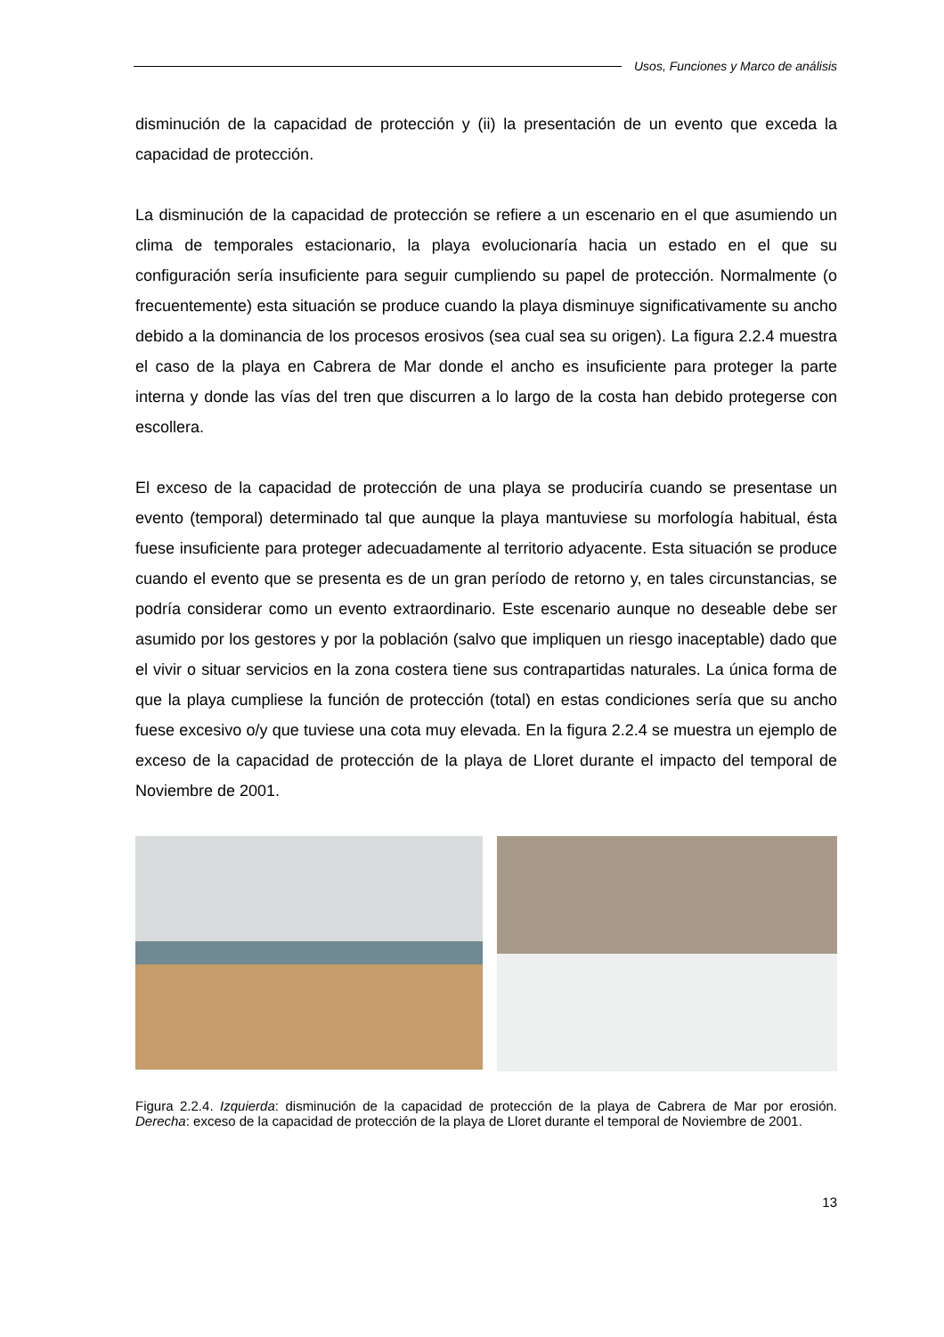Usos, Funciones y Marco de análisis
disminución de la capacidad de protección y (ii) la presentación de un evento que exceda la capacidad de protección.
La disminución de la capacidad de protección se refiere a un escenario en el que asumiendo un clima de temporales estacionario, la playa evolucionaría hacia un estado en el que su configuración sería insuficiente para seguir cumpliendo su papel de protección. Normalmente (o frecuentemente) esta situación se produce cuando la playa disminuye significativamente su ancho debido a la dominancia de los procesos erosivos (sea cual sea su origen). La figura 2.2.4 muestra el caso de la playa en Cabrera de Mar donde el ancho es insuficiente para proteger la parte interna y donde las vías del tren que discurren a lo largo de la costa han debido protegerse con escollera.
El exceso de la capacidad de protección de una playa se produciría cuando se presentase un evento (temporal) determinado tal que aunque la playa mantuviese su morfología habitual, ésta fuese insuficiente para proteger adecuadamente al territorio adyacente. Esta situación se produce cuando el evento que se presenta es de un gran período de retorno y, en tales circunstancias, se podría considerar como un evento extraordinario. Este escenario aunque no deseable debe ser asumido por los gestores y por la población (salvo que impliquen un riesgo inaceptable) dado que el vivir o situar servicios en la zona costera tiene sus contrapartidas naturales. La única forma de que la playa cumpliese la función de protección (total) en estas condiciones sería que su ancho fuese excesivo o/y que tuviese una cota muy elevada. En la figura 2.2.4 se muestra un ejemplo de exceso de la capacidad de protección de la playa de Lloret durante el impacto del temporal de Noviembre de 2001.
Figura 2.2.4. Izquierda: disminución de la capacidad de protección de la playa de Cabrera de Mar por erosión. Derecha: exceso de la capacidad de protección de la playa de Lloret durante el temporal de Noviembre de 2001.
13